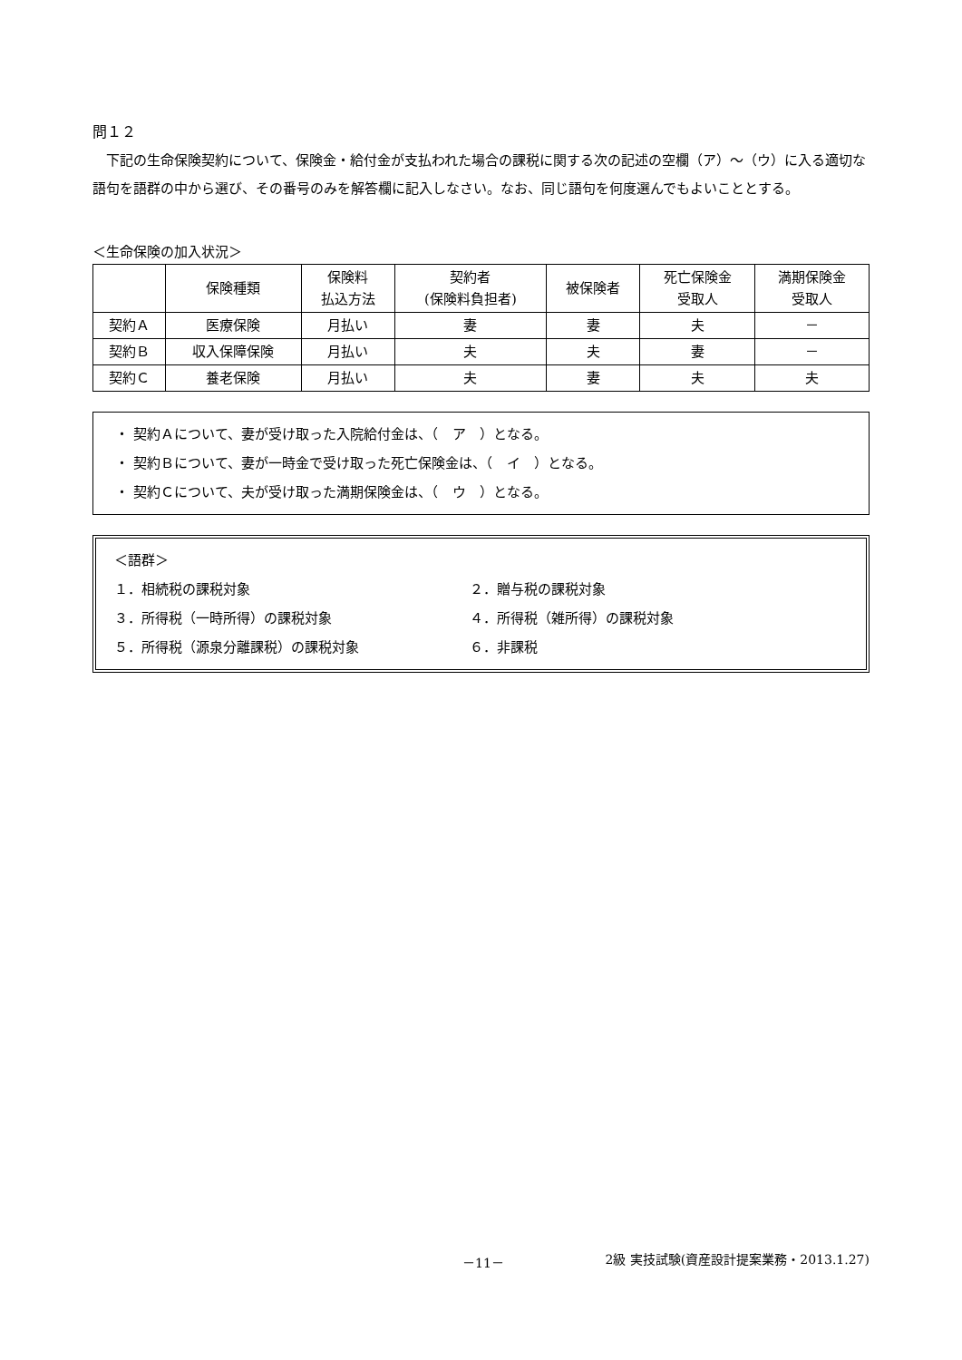問１２
下記の生命保険契約について、保険金・給付金が支払われた場合の課税に関する次の記述の空欄（ア）～（ウ）に入る適切な語句を語群の中から選び、その番号のみを解答欄に記入しなさい。なお、同じ語句を何度選んでもよいこととする。
＜生命保険の加入状況＞
| | 保険種類 | 保険料 払込方法 | 契約者 (保険料負担者) | 被保険者 | 死亡保険金 受取人 | 満期保険金 受取人 |
| --- | --- | --- | --- | --- | --- | --- |
| 契約Ａ | 医療保険 | 月払い | 妻 | 妻 | 夫 | － |
| 契約Ｂ | 収入保障保険 | 月払い | 夫 | 夫 | 妻 | － |
| 契約Ｃ | 養老保険 | 月払い | 夫 | 妻 | 夫 | 夫 |
・ 契約Ａについて、妻が受け取った入院給付金は、（　ア　）となる。
・ 契約Ｂについて、妻が一時金で受け取った死亡保険金は、（　イ　）となる。
・ 契約Ｃについて、夫が受け取った満期保険金は、（　ウ　）となる。
＜語群＞
１．相続税の課税対象 ２．贈与税の課税対象
３．所得税（一時所得）の課税対象 ４．所得税（雑所得）の課税対象
５．所得税（源泉分離課税）の課税対象 ６．非課税
－11－ 2級 実技試験(資産設計提案業務・2013.1.27)